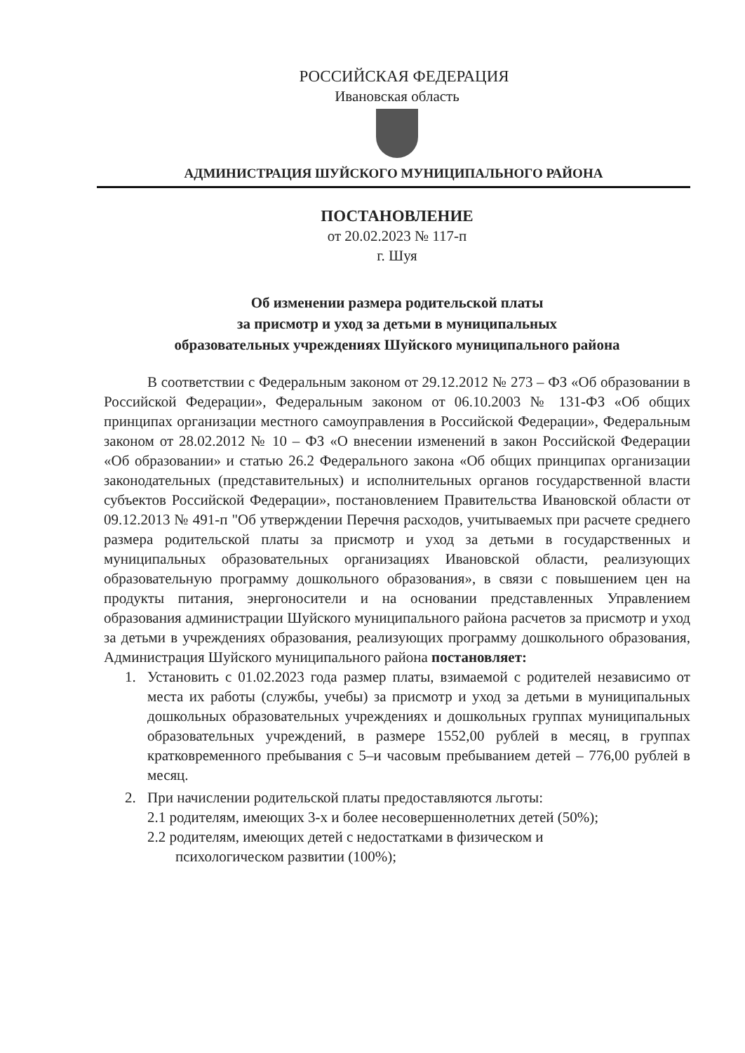РОССИЙСКАЯ ФЕДЕРАЦИЯ
Ивановская область
АДМИНИСТРАЦИЯ ШУЙСКОГО МУНИЦИПАЛЬНОГО РАЙОНА
ПОСТАНОВЛЕНИЕ
от 20.02.2023 № 117-п
г. Шуя
Об изменении размера родительской платы
за присмотр и уход за детьми в муниципальных
образовательных учреждениях Шуйского муниципального района
В соответствии с Федеральным законом от 29.12.2012 № 273 – ФЗ «Об образовании в Российской Федерации», Федеральным законом от 06.10.2003 № 131-ФЗ «Об общих принципах организации местного самоуправления в Российской Федерации», Федеральным законом от 28.02.2012 № 10 – ФЗ «О внесении изменений в закон Российской Федерации «Об образовании» и статью 26.2 Федерального закона «Об общих принципах организации законодательных (представительных) и исполнительных органов государственной власти субъектов Российской Федерации», постановлением Правительства Ивановской области от 09.12.2013 № 491-п "Об утверждении Перечня расходов, учитываемых при расчете среднего размера родительской платы за присмотр и уход за детьми в государственных и муниципальных образовательных организациях Ивановской области, реализующих образовательную программу дошкольного образования», в связи с повышением цен на продукты питания, энергоносители и на основании представленных Управлением образования администрации Шуйского муниципального района расчетов за присмотр и уход за детьми в учреждениях образования, реализующих программу дошкольного образования, Администрация Шуйского муниципального района постановляет:
1. Установить с 01.02.2023 года размер платы, взимаемой с родителей независимо от места их работы (службы, учебы) за присмотр и уход за детьми в муниципальных дошкольных образовательных учреждениях и дошкольных группах муниципальных образовательных учреждений, в размере 1552,00 рублей в месяц, в группах кратковременного пребывания с 5–и часовым пребыванием детей – 776,00 рублей в месяц.
2. При начислении родительской платы предоставляются льготы:
2.1 родителям, имеющих 3-х и более несовершеннолетних детей (50%);
2.2 родителям, имеющих детей с недостатками в физическом и
психологическом развитии (100%);